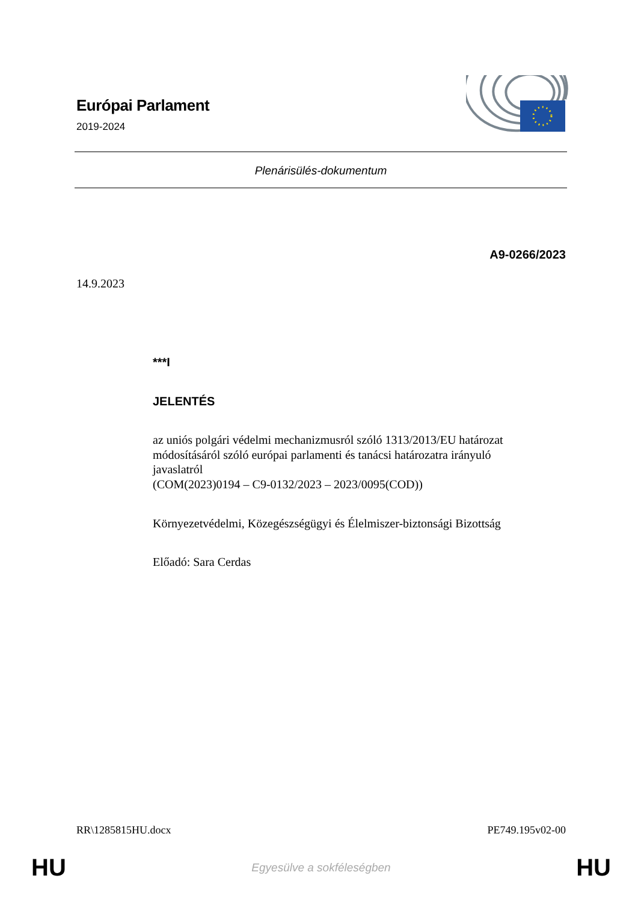Európai Parlament
2019-2024
Plenárisülés-dokumentum
A9-0266/2023
14.9.2023
***I
JELENTÉS
az uniós polgári védelmi mechanizmusról szóló 1313/2013/EU határozat módosításáról szóló európai parlamenti és tanácsi határozatra irányuló javaslatról
(COM(2023)0194 – C9-0132/2023 – 2023/0095(COD))
Környezetvédelmi, Közegészségügyi és Élelmiszer-biztonsági Bizottság
Előadó: Sara Cerdas
RR\1285815HU.docx PE749.195v02-00
HU Egyesülve a sokféleségben HU